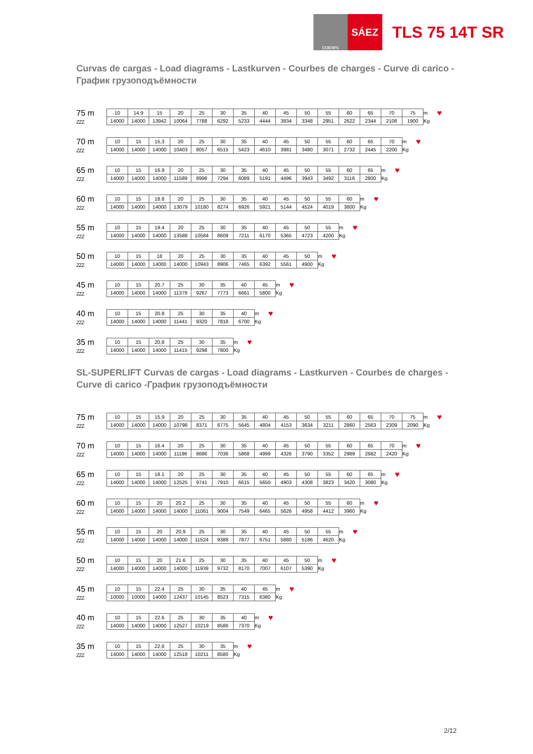cranes
SÁEZ
TLS 75 14T SR
Curvas de cargas - Load diagrams - Lastkurven - Courbes de charges - Curve di carico - График грузоподъёмности
75 m
ZZZ
| 10 | 14.9 | 15 | 20 | 25 | 30 | 35 | 40 | 45 | 50 | 55 | 60 | 65 | 70 | 75 | m |
| 14000 | 14000 | 13942 | 10064 | 7788 | 6292 | 5233 | 4444 | 3834 | 3348 | 2951 | 2622 | 2344 | 2106 | 1900 | Kg |
♥
70 m
ZZZ
| 10 | 15 | 15,3 | 20 | 25 | 30 | 35 | 40 | 45 | 50 | 55 | 60 | 65 | 70 | m |
| 14000 | 14000 | 14000 | 10403 | 8057 | 6515 | 5423 | 4610 | 3981 | 3480 | 3071 | 2732 | 2445 | 2200 | Kg |
♥
65 m
ZZZ
| 10 | 15 | 16.9 | 20 | 25 | 30 | 35 | 40 | 45 | 50 | 55 | 60 | 65 | m |
| 14000 | 14000 | 14000 | 11589 | 8998 | 7294 | 6089 | 5191 | 4496 | 3943 | 3492 | 3116 | 2800 | Kg |
♥
60 m
ZZZ
| 10 | 15 | 18.8 | 20 | 25 | 30 | 35 | 40 | 45 | 50 | 55 | 60 | m |
| 14000 | 14000 | 14000 | 13079 | 10180 | 8274 | 6926 | 5921 | 5144 | 4524 | 4019 | 3600 | Kg |
♥
55 m
ZZZ
| 10 | 15 | 19.4 | 20 | 25 | 30 | 35 | 40 | 45 | 50 | 55 | m |
| 14000 | 14000 | 14000 | 13588 | 10584 | 8609 | 7211 | 6170 | 5365 | 4723 | 4200 | Kg |
♥
50 m
ZZZ
| 10 | 15 | 18 | 20 | 25 | 30 | 35 | 40 | 45 | 50 | m |
| 14000 | 14000 | 14000 | 14000 | 10943 | 8906 | 7465 | 6392 | 5561 | 4900 | Kg |
♥
45 m
ZZZ
| 10 | 15 | 20.7 | 25 | 30 | 35 | 40 | 45 | m |
| 14000 | 14000 | 14000 | 11378 | 9267 | 7773 | 6661 | 5800 | Kg |
♥
40 m
ZZZ
| 10 | 15 | 20.8 | 25 | 30 | 35 | 40 | m |
| 14000 | 14000 | 14000 | 11441 | 9320 | 7818 | 6700 | Kg |
♥
35 m
ZZZ
| 10 | 15 | 20,8 | 25 | 30 | 35 | m |
| 14000 | 14000 | 14000 | 11415 | 9298 | 7800 | Kg |
♥
SL-SUPERLIFT Curvas de cargas - Load diagrams - Lastkurven - Courbes de charges - Curve di carico -График грузоподъёмности
75 m
ZZZ
| 10 | 15 | 15,9 | 20 | 25 | 30 | 35 | 40 | 45 | 50 | 55 | 60 | 65 | 70 | 75 | m |
| 14000 | 14000 | 14000 | 10798 | 8371 | 6775 | 5645 | 4804 | 4153 | 3634 | 3211 | 2860 | 2563 | 2309 | 2090 | Kg |
♥
70 m
ZZZ
| 10 | 15 | 16.4 | 20 | 25 | 30 | 35 | 40 | 45 | 50 | 55 | 60 | 65 | 70 | m |
| 14000 | 14000 | 14000 | 11196 | 8686 | 7036 | 5868 | 4999 | 4326 | 3790 | 3352 | 2989 | 2682 | 2420 | Kg |
♥
65 m
ZZZ
| 10 | 15 | 18.1 | 20 | 25 | 30 | 35 | 40 | 45 | 50 | 55 | 60 | 65 | m |
| 14000 | 14000 | 14000 | 12525 | 9741 | 7910 | 6615 | 5650 | 4903 | 4308 | 3823 | 3420 | 3080 | Kg |
♥
60 m
ZZZ
| 10 | 15 | 20 | 20.2 | 25 | 30 | 35 | 40 | 45 | 50 | 55 | 60 | m |
| 14000 | 14000 | 14000 | 14000 | 11061 | 9004 | 7549 | 6465 | 5626 | 4958 | 4412 | 3960 | Kg |
♥
55 m
ZZZ
| 10 | 15 | 20 | 20,9 | 25 | 30 | 35 | 40 | 45 | 50 | 55 | m |
| 14000 | 14000 | 14000 | 14000 | 11524 | 9388 | 7877 | 6751 | 5880 | 5186 | 4620 | Kg |
♥
50 m
ZZZ
| 10 | 15 | 20 | 21.6 | 25 | 30 | 35 | 40 | 45 | 50 | m |
| 14000 | 14000 | 14000 | 14000 | 11939 | 9732 | 8170 | 7007 | 6107 | 5390 | Kg |
♥
45 m
ZZZ
| 10 | 15 | 22.4 | 25 | 30 | 35 | 40 | 45 | m |
| 10000 | 10000 | 14000 | 12437 | 10145 | 8523 | 7315 | 6380 | Kg |
♥
40 m
ZZZ
| 10 | 15 | 22.6 | 25 | 30 | 35 | 40 | m |
| 14000 | 14000 | 14000 | 12527 | 10219 | 8586 | 7370 | Kg |
♥
35 m
ZZZ
| 10 | 15 | 22,6 | 25 | 30 | 35 | m |
| 14000 | 14000 | 14000 | 12518 | 10211 | 8580 | Kg |
♥
2/12